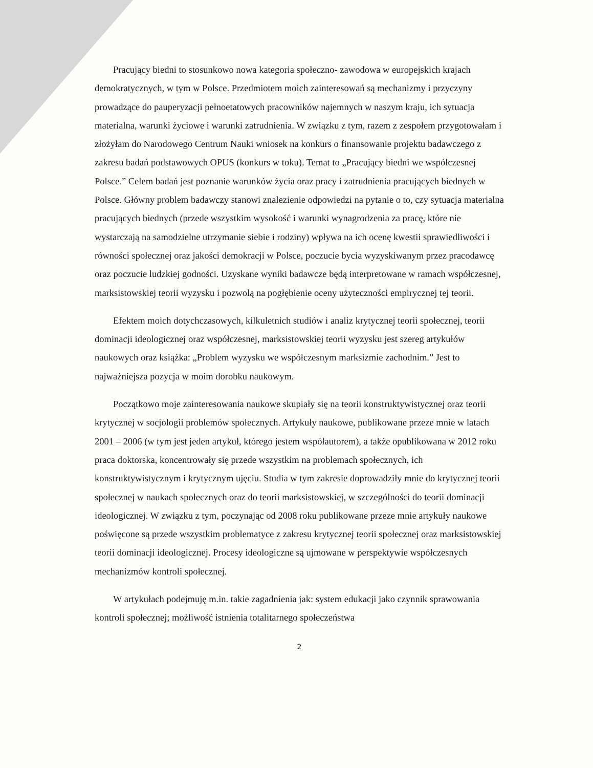Pracujący biedni to stosunkowo nowa kategoria społeczno- zawodowa w europejskich krajach demokratycznych, w tym w Polsce. Przedmiotem moich zainteresowań są mechanizmy i przyczyny prowadzące do pauperyzacji pełnoetatowych pracowników najemnych w naszym kraju, ich sytuacja materialna, warunki życiowe i warunki zatrudnienia. W związku z tym, razem z zespołem przygotowałam i złożyłam do Narodowego Centrum Nauki wniosek na konkurs o finansowanie projektu badawczego z zakresu badań podstawowych OPUS (konkurs w toku). Temat to „Pracujący biedni we współczesnej Polsce.” Celem badań jest poznanie warunków życia oraz pracy i zatrudnienia pracujących biednych w Polsce. Główny problem badawczy stanowi znalezienie odpowiedzi na pytanie o to, czy sytuacja materialna pracujących biednych (przede wszystkim wysokość i warunki wynagrodzenia za pracę, które nie wystarczają na samodzielne utrzymanie siebie i rodziny) wpływa na ich ocenę kwestii sprawiedliwości i równości społecznej oraz jakości demokracji w Polsce, poczucie bycia wyzyskiwanym przez pracodawcę oraz poczucie ludzkiej godności. Uzyskane wyniki badawcze będą interpretowane w ramach współczesnej, marksistowskiej teorii wyzysku i pozwolą na pogłębienie oceny użyteczności empirycznej tej teorii.
Efektem moich dotychczasowych, kilkuletnich studiów i analiz krytycznej teorii społecznej, teorii dominacji ideologicznej oraz współczesnej, marksistowskiej teorii wyzysku jest szereg artykułów naukowych oraz książka: „Problem wyzysku we współczesnym marksizmie zachodnim.” Jest to najważniejsza pozycja w moim dorobku naukowym.
Początkowo moje zainteresowania naukowe skupiały się na teorii konstruktywistycznej oraz teorii krytycznej w socjologii problemów społecznych. Artykuły naukowe, publikowane przeze mnie w latach 2001 – 2006 (w tym jest jeden artykuł, którego jestem współautorem), a także opublikowana w 2012 roku praca doktorska, koncentrowały się przede wszystkim na problemach społecznych, ich konstruktywistycznym i krytycznym ujęciu. Studia w tym zakresie doprowadziły mnie do krytycznej teorii społecznej w naukach społecznych oraz do teorii marksistowskiej, w szczególności do teorii dominacji ideologicznej. W związku z tym, poczynając od 2008 roku publikowane przeze mnie artykuły naukowe poświęcone są przede wszystkim problematyce z zakresu krytycznej teorii społecznej oraz marksistowskiej teorii dominacji ideologicznej. Procesy ideologiczne są ujmowane w perspektywie współczesnych mechanizmów kontroli społecznej.
W artykułach podejmuję m.in. takie zagadnienia jak: system edukacji jako czynnik sprawowania kontroli społecznej; możliwość istnienia totalitarnego społeczeństwa
2